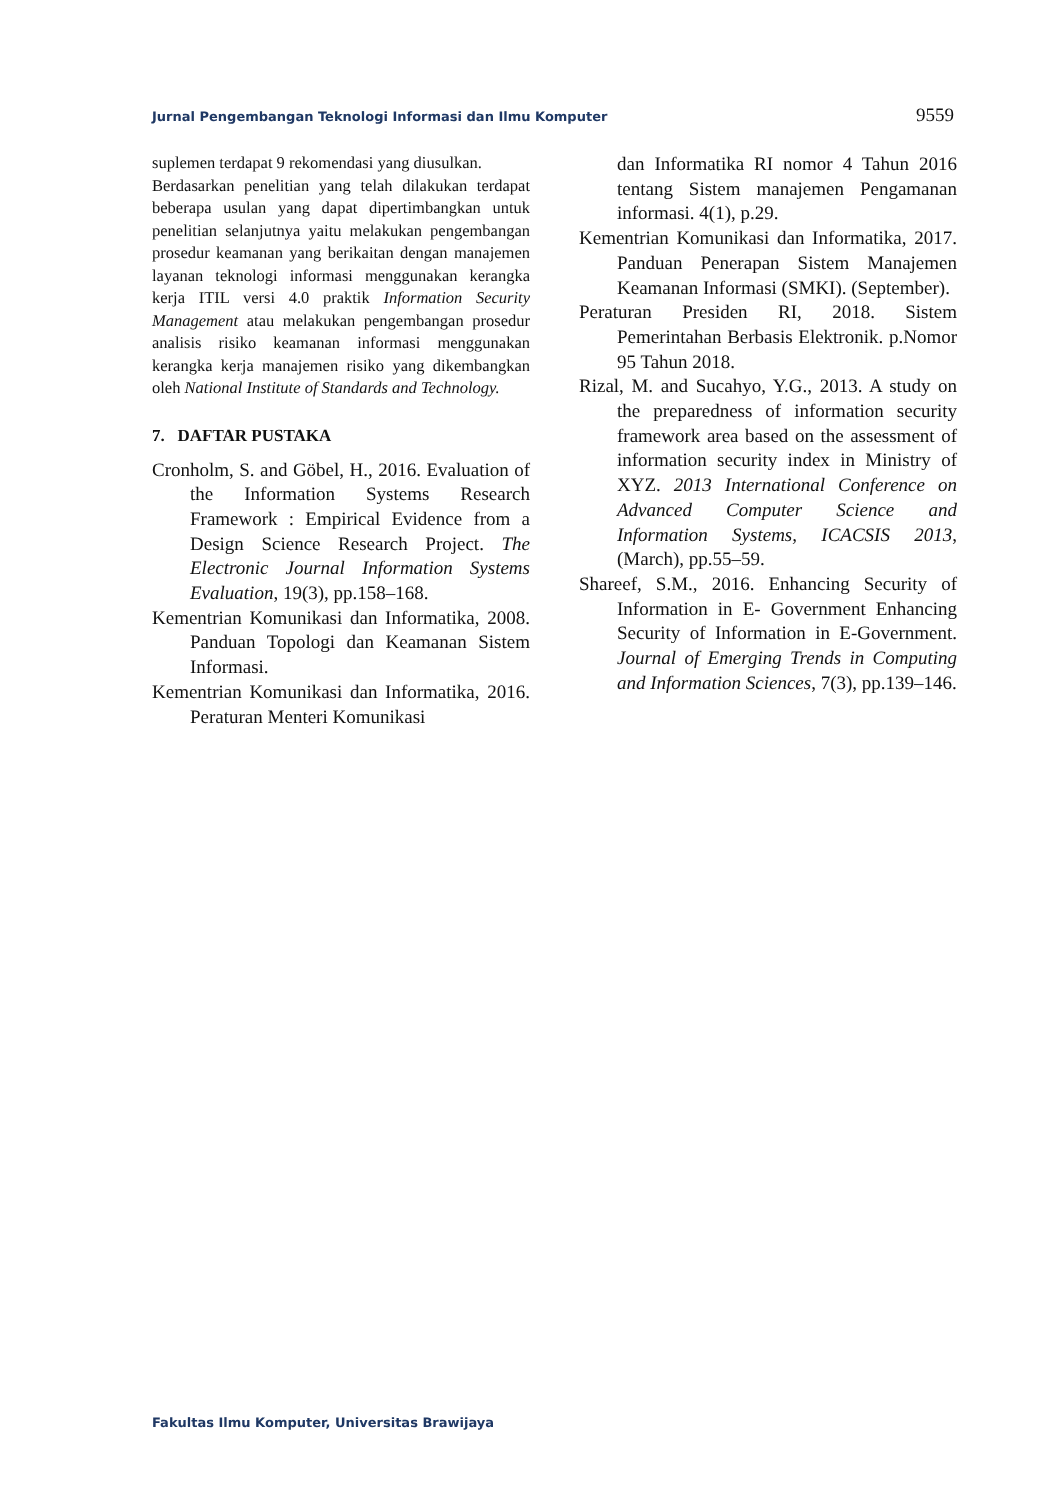Jurnal Pengembangan Teknologi Informasi dan Ilmu Komputer 9559
suplemen terdapat 9 rekomendasi yang diusulkan.
Berdasarkan penelitian yang telah dilakukan terdapat beberapa usulan yang dapat dipertimbangkan untuk penelitian selanjutnya yaitu melakukan pengembangan prosedur keamanan yang berikaitan dengan manajemen layanan teknologi informasi menggunakan kerangka kerja ITIL versi 4.0 praktik Information Security Management atau melakukan pengembangan prosedur analisis risiko keamanan informasi menggunakan kerangka kerja manajemen risiko yang dikembangkan oleh National Institute of Standards and Technology.
7. DAFTAR PUSTAKA
Cronholm, S. and Göbel, H., 2016. Evaluation of the Information Systems Research Framework : Empirical Evidence from a Design Science Research Project. The Electronic Journal Information Systems Evaluation, 19(3), pp.158–168.
Kementrian Komunikasi dan Informatika, 2008. Panduan Topologi dan Keamanan Sistem Informasi.
Kementrian Komunikasi dan Informatika, 2016. Peraturan Menteri Komunikasi
dan Informatika RI nomor 4 Tahun 2016 tentang Sistem manajemen Pengamanan informasi. 4(1), p.29.
Kementrian Komunikasi dan Informatika, 2017. Panduan Penerapan Sistem Manajemen Keamanan Informasi (SMKI). (September).
Peraturan Presiden RI, 2018. Sistem Pemerintahan Berbasis Elektronik. p.Nomor 95 Tahun 2018.
Rizal, M. and Sucahyo, Y.G., 2013. A study on the preparedness of information security framework area based on the assessment of information security index in Ministry of XYZ. 2013 International Conference on Advanced Computer Science and Information Systems, ICACSIS 2013, (March), pp.55–59.
Shareef, S.M., 2016. Enhancing Security of Information in E- Government Enhancing Security of Information in E-Government. Journal of Emerging Trends in Computing and Information Sciences, 7(3), pp.139–146.
Fakultas Ilmu Komputer, Universitas Brawijaya